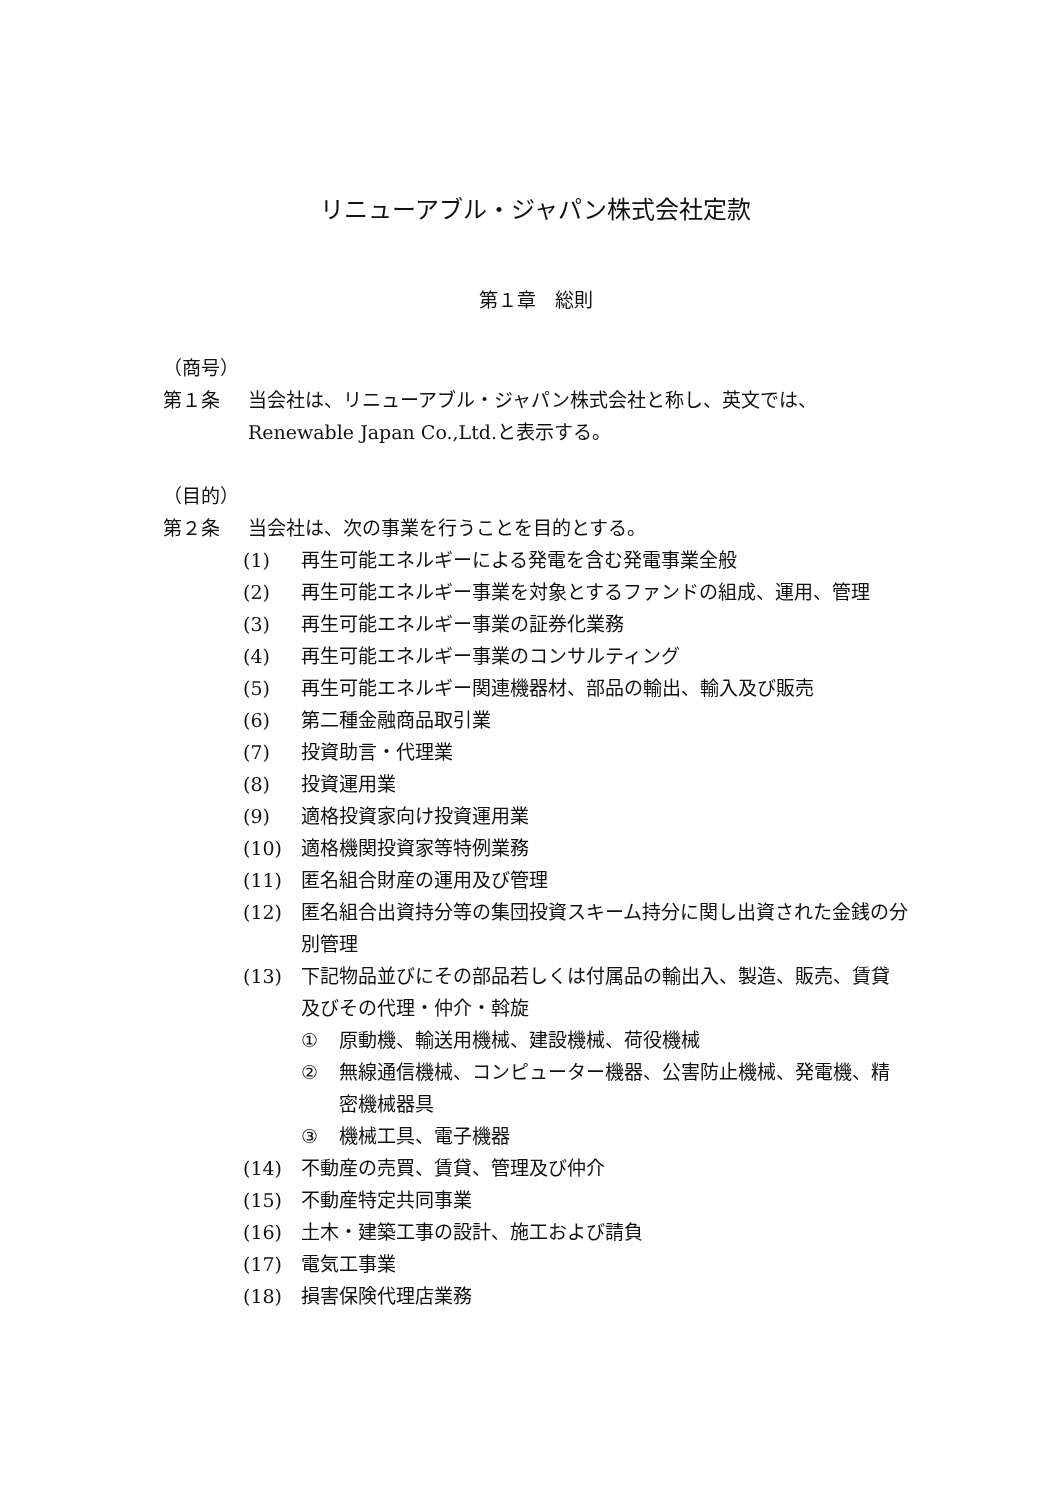リニューアブル・ジャパン株式会社定款
第１章　総則
（商号）
第１条 当会社は、リニューアブル・ジャパン株式会社と称し、英文では、Renewable Japan Co.,Ltd.と表示する。
（目的）
第２条 当会社は、次の事業を行うことを目的とする。
(1) 再生可能エネルギーによる発電を含む発電事業全般
(2) 再生可能エネルギー事業を対象とするファンドの組成、運用、管理
(3) 再生可能エネルギー事業の証券化業務
(4) 再生可能エネルギー事業のコンサルティング
(5) 再生可能エネルギー関連機器材、部品の輸出、輸入及び販売
(6) 第二種金融商品取引業
(7) 投資助言・代理業
(8) 投資運用業
(9) 適格投資家向け投資運用業
(10) 適格機関投資家等特例業務
(11) 匿名組合財産の運用及び管理
(12) 匿名組合出資持分等の集団投資スキーム持分に関し出資された金銭の分別管理
(13) 下記物品並びにその部品若しくは付属品の輸出入、製造、販売、賃貸及びその代理・仲介・斡旋
① 原動機、輸送用機械、建設機械、荷役機械
② 無線通信機械、コンピューター機器、公害防止機械、発電機、精密機械器具
③ 機械工具、電子機器
(14) 不動産の売買、賃貸、管理及び仲介
(15) 不動産特定共同事業
(16) 土木・建築工事の設計、施工および請負
(17) 電気工事業
(18) 損害保険代理店業務